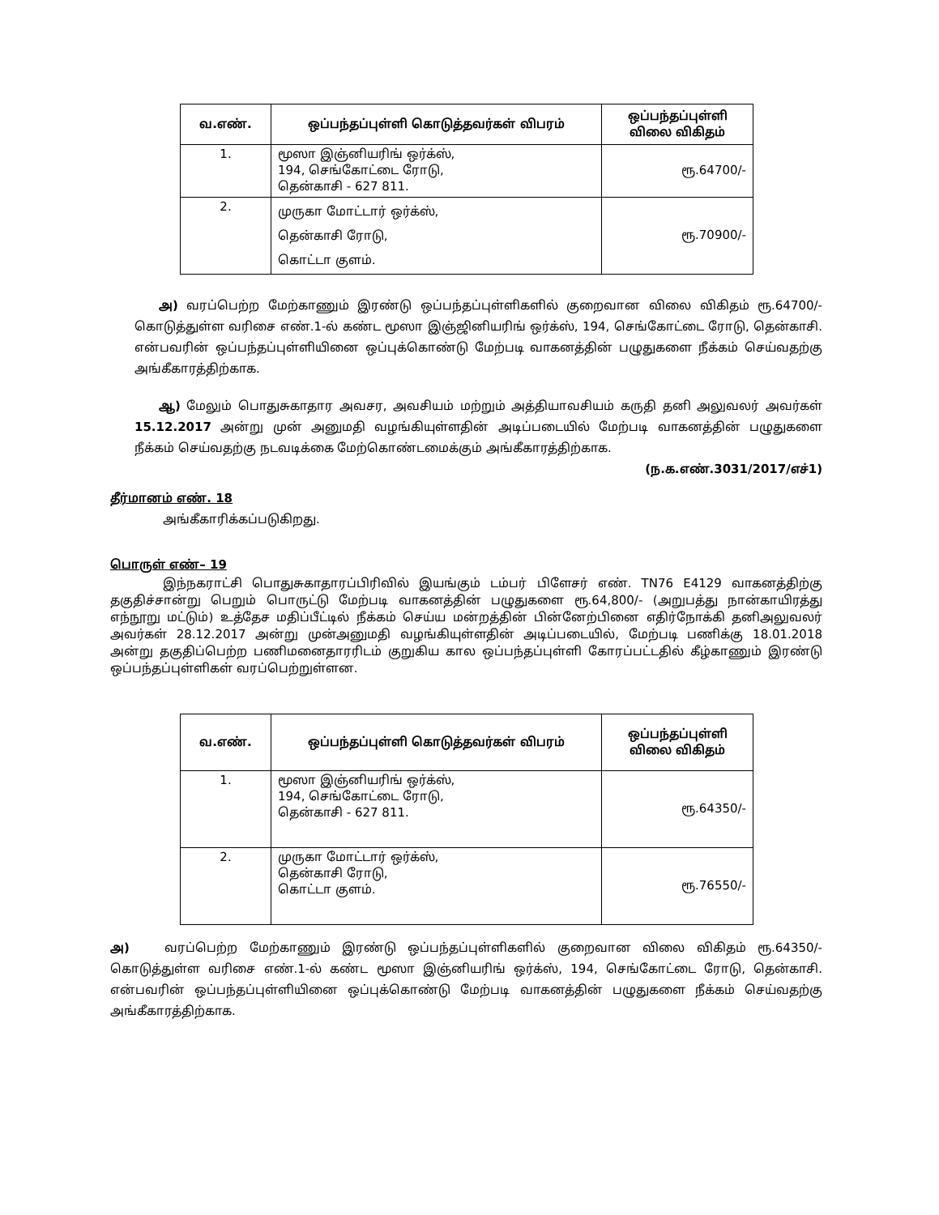| வ.எண். | ஒப்பந்தப்புள்ளி கொடுத்தவர்கள் விபரம் | ஒப்பந்தப்புள்ளி விலை விகிதம் |
| --- | --- | --- |
| 1. | மூஸா இஞ்னியரிங் ஒர்க்ஸ், 194, செங்கோட்டை ரோடு, தென்காசி - 627 811. | ரூ.64700/- |
| 2. | முருகா மோட்டார் ஒர்க்ஸ், தென்காசி ரோடு, கொட்டா குளம். | ரூ.70900/- |
அ) வரப்பெற்ற மேற்காணும் இரண்டு ஒப்பந்தப்புள்ளிகளில் குறைவான விலை விகிதம் ரூ.64700/- கொடுத்துள்ள வரிசை எண்.1-ல் கண்ட மூஸா இஞ்ஜினியரிங் ஒர்க்ஸ், 194, செங்கோட்டை ரோடு, தென்காசி. என்பவரின் ஒப்பந்தப்புள்ளியினை ஒப்புக்கொண்டு மேற்படி வாகனத்தின் பழுதுகளை நீக்கம் செய்வதற்கு அங்கீகாரத்திற்காக.
ஆ) மேலும் பொதுசுகாதார அவசர, அவசியம் மற்றும் அத்தியாவசியம் கருதி தனி அலுவலர் அவர்கள் 15.12.2017 அன்று முன் அனுமதி வழங்கியுள்ளதின் அடிப்படையில் மேற்படி வாகனத்தின் பழுதுகளை நீக்கம் செய்வதற்கு நடவடிக்கை மேற்கொண்டமைக்கும் அங்கீகாரத்திற்காக.
(ந.க.எண்.3031/2017/எச்1)
தீர்மானம் எண். 18
அங்கீகாரிக்கப்படுகிறது.
பொருள் எண்– 19
இந்நகராட்சி பொதுசுகாதாரப்பிரிவில் இயங்கும் டம்பர் பிளேசர் எண். TN76 E4129 வாகனத்திற்கு தகுதிச்சான்று பெறும் பொருட்டு மேற்படி வாகனத்தின் பழுதுகளை ரூ.64,800/- (அறுபத்து நான்காயிரத்து எந்நூறு மட்டும்) உத்தேச மதிப்பீட்டில் நீக்கம் செய்ய மன்றத்தின் பின்னேற்பினை எதிர்நோக்கி தனிஅலுவலர் அவர்கள் 28.12.2017 அன்று முன்அனுமதி வழங்கியுள்ளதின் அடிப்படையில், மேற்படி பணிக்கு 18.01.2018 அன்று தகுதிப்பெற்ற பணிமனைதாரரிடம் குறுகிய கால ஒப்பந்தப்புள்ளி கோரப்பட்டதில் கீழ்காணும் இரண்டு ஒப்பந்தப்புள்ளிகள் வரப்பெற்றுள்ளன.
| வ.எண். | ஒப்பந்தப்புள்ளி கொடுத்தவர்கள் விபரம் | ஒப்பந்தப்புள்ளி விலை விகிதம் |
| --- | --- | --- |
| 1. | மூஸா இஞ்னியரிங் ஒர்க்ஸ், 194, செங்கோட்டை ரோடு, தென்காசி - 627 811. | ரூ.64350/- |
| 2. | முருகா மோட்டார் ஒர்க்ஸ், தென்காசி ரோடு, கொட்டா குளம். | ரூ.76550/- |
அ) வரப்பெற்ற மேற்காணும் இரண்டு ஒப்பந்தப்புள்ளிகளில் குறைவான விலை விகிதம் ரூ.64350/- கொடுத்துள்ள வரிசை எண்.1-ல் கண்ட மூஸா இஞ்னியரிங் ஒர்க்ஸ், 194, செங்கோட்டை ரோடு, தென்காசி. என்பவரின் ஒப்பந்தப்புள்ளியினை ஒப்புக்கொண்டு மேற்படி வாகனத்தின் பழுதுகளை நீக்கம் செய்வதற்கு அங்கீகாரத்திற்காக.